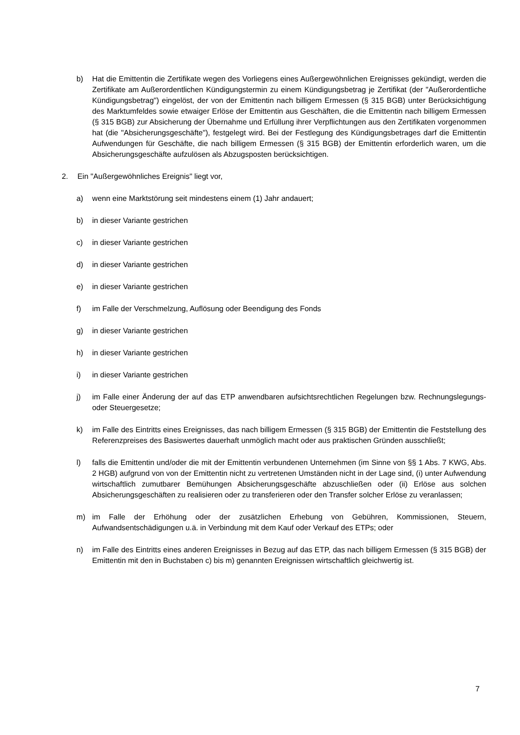b) Hat die Emittentin die Zertifikate wegen des Vorliegens eines Außergewöhnlichen Ereignisses gekündigt, werden die Zertifikate am Außerordentlichen Kündigungstermin zu einem Kündigungsbetrag je Zertifikat (der "Außerordentliche Kündigungsbetrag") eingelöst, der von der Emittentin nach billigem Ermessen (§ 315 BGB) unter Berücksichtigung des Marktumfeldes sowie etwaiger Erlöse der Emittentin aus Geschäften, die die Emittentin nach billigem Ermessen (§ 315 BGB) zur Absicherung der Übernahme und Erfüllung ihrer Verpflichtungen aus den Zertifikaten vorgenommen hat (die "Absicherungsgeschäfte"), festgelegt wird. Bei der Festlegung des Kündigungsbetrages darf die Emittentin Aufwendungen für Geschäfte, die nach billigem Ermessen (§ 315 BGB) der Emittentin erforderlich waren, um die Absicherungsgeschäfte aufzulösen als Abzugsposten berücksichtigen.
2. Ein "Außergewöhnliches Ereignis" liegt vor,
a) wenn eine Marktstörung seit mindestens einem (1) Jahr andauert;
b) in dieser Variante gestrichen
c) in dieser Variante gestrichen
d) in dieser Variante gestrichen
e) in dieser Variante gestrichen
f) im Falle der Verschmelzung, Auflösung oder Beendigung des Fonds
g) in dieser Variante gestrichen
h) in dieser Variante gestrichen
i) in dieser Variante gestrichen
j) im Falle einer Änderung der auf das ETP anwendbaren aufsichtsrechtlichen Regelungen bzw. Rechnungslegungs- oder Steuergesetze;
k) im Falle des Eintritts eines Ereignisses, das nach billigem Ermessen (§ 315 BGB) der Emittentin die Feststellung des Referenzpreises des Basiswertes dauerhaft unmöglich macht oder aus praktischen Gründen ausschließt;
l) falls die Emittentin und/oder die mit der Emittentin verbundenen Unternehmen (im Sinne von §§ 1 Abs. 7 KWG, Abs. 2 HGB) aufgrund von von der Emittentin nicht zu vertretenen Umständen nicht in der Lage sind, (i) unter Aufwendung wirtschaftlich zumutbarer Bemühungen Absicherungsgeschäfte abzuschließen oder (ii) Erlöse aus solchen Absicherungsgeschäften zu realisieren oder zu transferieren oder den Transfer solcher Erlöse zu veranlassen;
m) im Falle der Erhöhung oder der zusätzlichen Erhebung von Gebühren, Kommissionen, Steuern, Aufwandsentschädigungen u.ä. in Verbindung mit dem Kauf oder Verkauf des ETPs; oder
n) im Falle des Eintritts eines anderen Ereignisses in Bezug auf das ETP, das nach billigem Ermessen (§ 315 BGB) der Emittentin mit den in Buchstaben c) bis m) genannten Ereignissen wirtschaftlich gleichwertig ist.
7